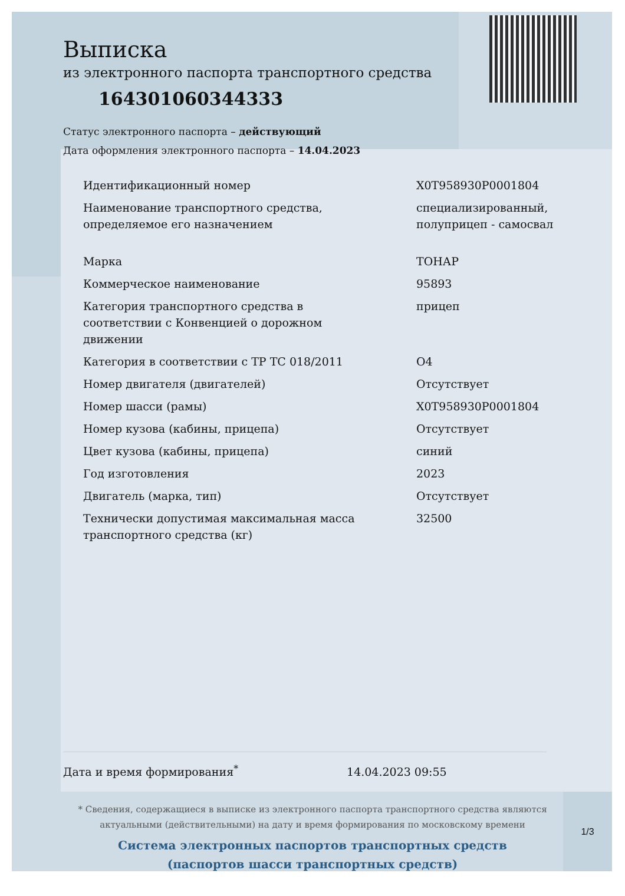Выписка
из электронного паспорта транспортного средства
164301060344333
Статус электронного паспорта – действующий
Дата оформления электронного паспорта – 14.04.2023
| Идентификационный номер | X0T958930P0001804 |
| Наименование транспортного средства, определяемое его назначением | специализированный, полуприцеп - самосвал |
| Марка | ТОНАР |
| Коммерческое наименование | 95893 |
| Категория транспортного средства в соответствии с Конвенцией о дорожном движении | прицеп |
| Категория в соответствии с ТР ТС 018/2011 | O4 |
| Номер двигателя (двигателей) | Отсутствует |
| Номер шасси (рамы) | X0T958930P0001804 |
| Номер кузова (кабины, прицепа) | Отсутствует |
| Цвет кузова (кабины, прицепа) | синий |
| Год изготовления | 2023 |
| Двигатель (марка, тип) | Отсутствует |
| Технически допустимая максимальная масса транспортного средства (кг) | 32500 |
Дата и время формирования<sup>*</sup> 14.04.2023 09:55
* Сведения, содержащиеся в выписке из электронного паспорта транспортного средства являются актуальными (действительными) на дату и время формирования по московскому времени
Система электронных паспортов транспортных средств
(паспортов шасси транспортных средств)
1/3